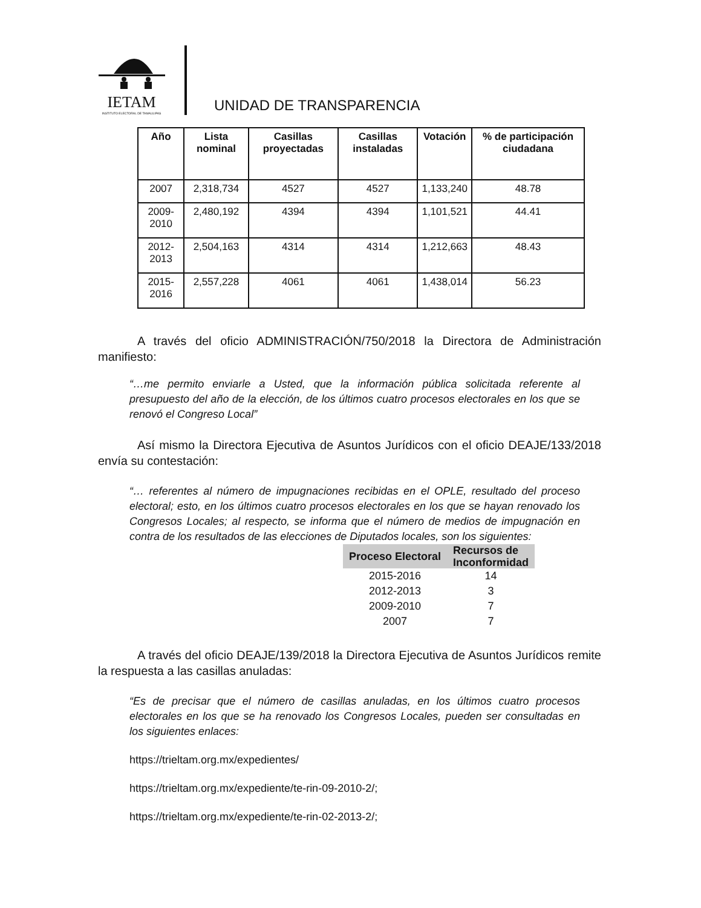IETAM
INSTITUTO ELECTORAL DE TAMAULIPAS
UNIDAD DE TRANSPARENCIA
| Año | Lista nominal | Casillas proyectadas | Casillas instaladas | Votación | % de participación ciudadana |
| --- | --- | --- | --- | --- | --- |
| 2007 | 2,318,734 | 4527 | 4527 | 1,133,240 | 48.78 |
| 2009-2010 | 2,480,192 | 4394 | 4394 | 1,101,521 | 44.41 |
| 2012-2013 | 2,504,163 | 4314 | 4314 | 1,212,663 | 48.43 |
| 2015-2016 | 2,557,228 | 4061 | 4061 | 1,438,014 | 56.23 |
A través del oficio ADMINISTRACIÓN/750/2018 la Directora de Administración manifiesto:
“…me permito enviarle a Usted, que la información pública solicitada referente al presupuesto del año de la elección, de los últimos cuatro procesos electorales en los que se renovó el Congreso Local”
Así mismo la Directora Ejecutiva de Asuntos Jurídicos con el oficio DEAJE/133/2018 envía su contestación:
“… referentes al número de impugnaciones recibidas en el OPLE, resultado del proceso electoral; esto, en los últimos cuatro procesos electorales en los que se hayan renovado los Congresos Locales; al respecto, se informa que el número de medios de impugnación en contra de los resultados de las elecciones de Diputados locales, son los siguientes:
| Proceso Electoral | Recursos de Inconformidad |
| --- | --- |
| 2015-2016 | 14 |
| 2012-2013 | 3 |
| 2009-2010 | 7 |
| 2007 | 7 |
A través del oficio DEAJE/139/2018 la Directora Ejecutiva de Asuntos Jurídicos remite la respuesta a las casillas anuladas:
“Es de precisar que el número de casillas anuladas, en los últimos cuatro procesos electorales en los que se ha renovado los Congresos Locales, pueden ser consultadas en los siguientes enlaces:
https://trieltam.org.mx/expedientes/
https://trieltam.org.mx/expediente/te-rin-09-2010-2/;
https://trieltam.org.mx/expediente/te-rin-02-2013-2/;